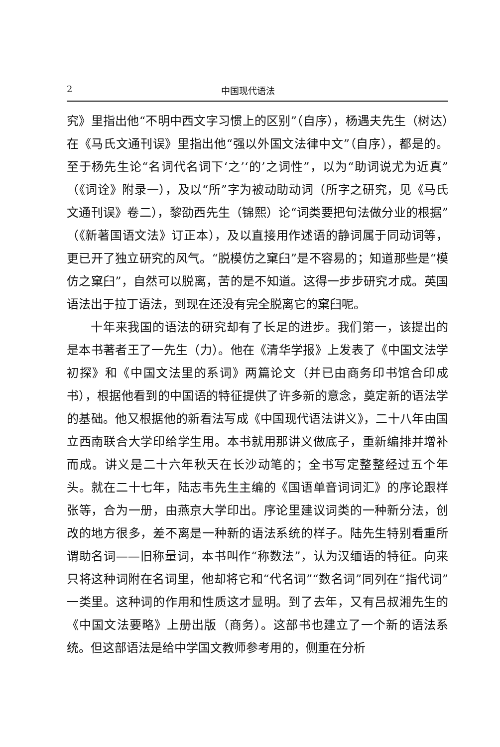2 中国现代语法
究》里指出他“不明中西文字习惯上的区别”（自序），杨遇夫先生（树达）在《马氏文通刊误》里指出他“强以外国文法律中文”（自序），都是的。至于杨先生论“名词代名词下‘之’‘的’之词性”，以为“助词说尤为近真”（《词诠》附录一），及以“所”字为被动助动词（所字之研究，见《马氏文通刊误》卷二），黎劭西先生（锦熙）论“词类要把句法做分业的根据”（《新著国语文法》订正本），及以直接用作述语的静词属于同动词等，更已开了独立研究的风气。“脱模仿之窠臼”是不容易的；知道那些是“模仿之窠臼”，自然可以脱离，苦的是不知道。这得一步步研究才成。英国语法出于拉丁语法，到现在还没有完全脱离它的窠臼呢。
十年来我国的语法的研究却有了长足的进步。我们第一，该提出的是本书著者王了一先生（力）。他在《清华学报》上发表了《中国文法学初探》和《中国文法里的系词》两篇论文（并已由商务印书馆合印成书），根据他看到的中国语的特征提供了许多新的意念，奠定新的语法学的基础。他又根据他的新看法写成《中国现代语法讲义》，二十八年由国立西南联合大学印给学生用。本书就用那讲义做底子，重新编排并增补而成。讲义是二十六年秋天在长沙动笔的；全书写定整整经过五个年头。就在二十七年，陆志韦先生主编的《国语单音词词汇》的序论跟样张等，合为一册，由燕京大学印出。序论里建议词类的一种新分法，创改的地方很多，差不离是一种新的语法系统的样子。陆先生特别看重所谓助名词——旧称量词，本书叫作“称数法”，认为汉缅语的特征。向来只将这种词附在名词里，他却将它和“代名词”“数名词”同列在“指代词”一类里。这种词的作用和性质这才显明。到了去年，又有吕叔湘先生的《中国文法要略》上册出版（商务）。这部书也建立了一个新的语法系统。但这部语法是给中学国文教师参考用的，侧重在分析